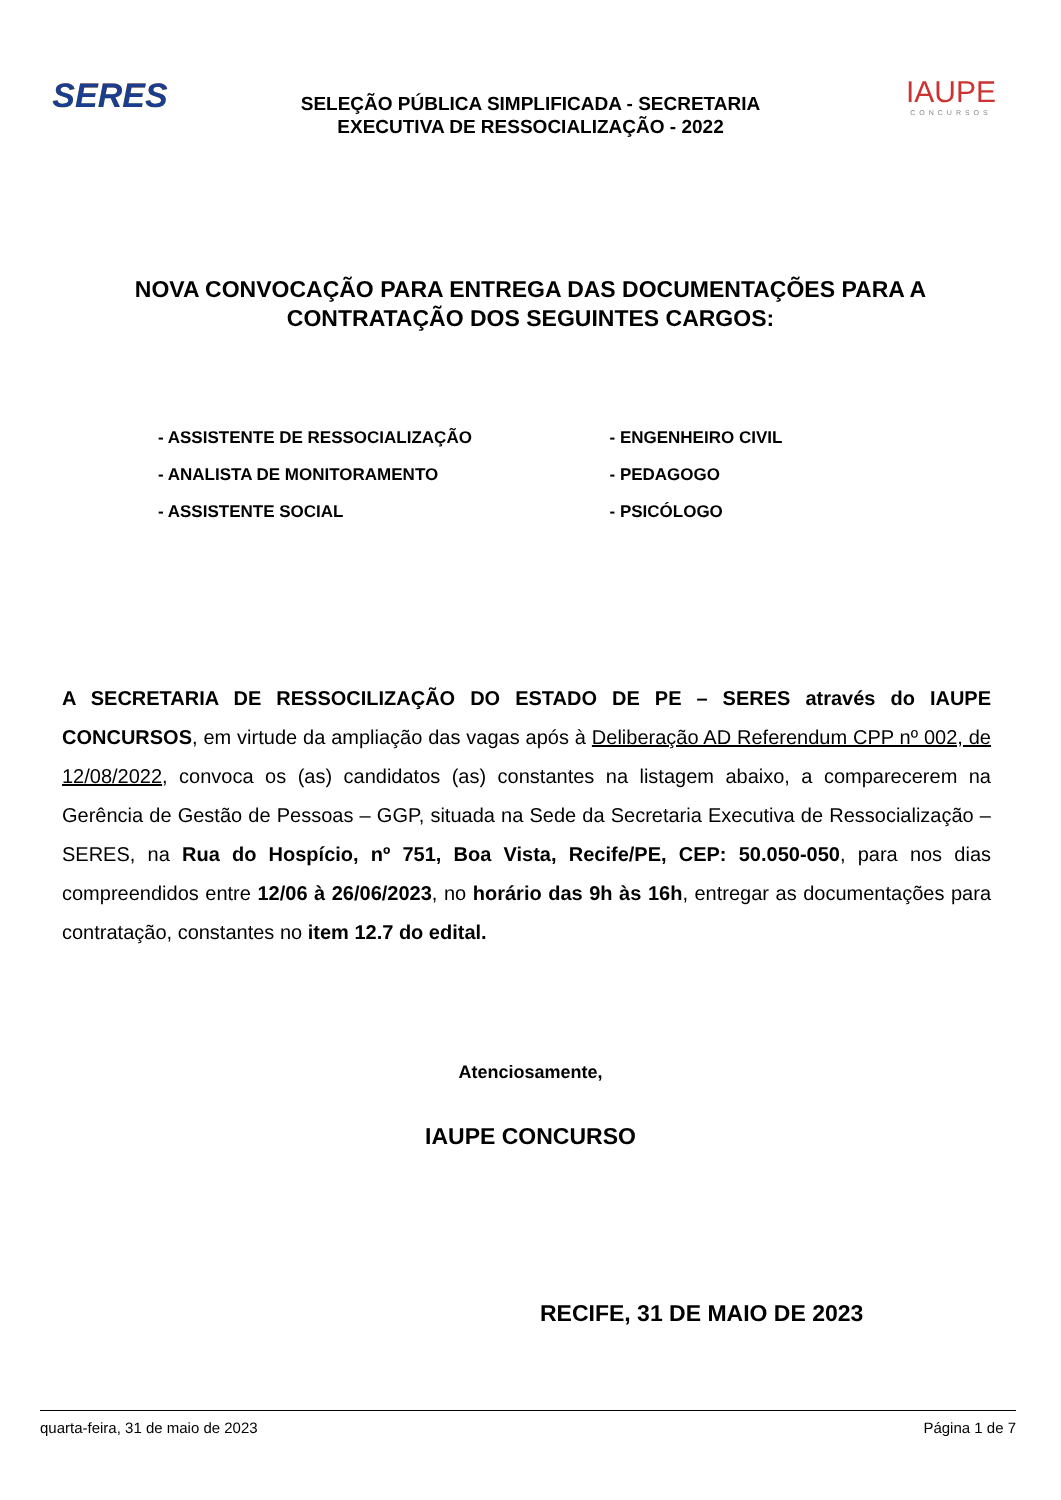SERES
SELEÇÃO PÚBLICA SIMPLIFICADA - SECRETARIA
EXECUTIVA DE RESSOCIALIZAÇÃO - 2022
IAUPE
CONCURSOS
NOVA CONVOCAÇÃO PARA ENTREGA DAS DOCUMENTAÇÕES PARA A CONTRATAÇÃO DOS SEGUINTES CARGOS:
- ASSISTENTE DE RESSOCIALIZAÇÃO
- ANALISTA DE MONITORAMENTO
- ASSISTENTE SOCIAL
- ENGENHEIRO CIVIL
- PEDAGOGO
- PSICÓLOGO
A SECRETARIA DE RESSOCILIZAÇÃO DO ESTADO DE PE – SERES através do IAUPE CONCURSOS, em virtude da ampliação das vagas após à Deliberação AD Referendum CPP nº 002, de 12/08/2022, convoca os (as) candidatos (as) constantes na listagem abaixo, a comparecerem na Gerência de Gestão de Pessoas – GGP, situada na Sede da Secretaria Executiva de Ressocialização – SERES, na Rua do Hospício, nº 751, Boa Vista, Recife/PE, CEP: 50.050-050, para nos dias compreendidos entre 12/06 à 26/06/2023, no horário das 9h às 16h, entregar as documentações para contratação, constantes no item 12.7 do edital.
Atenciosamente,
IAUPE CONCURSO
RECIFE, 31 DE MAIO DE 2023
quarta-feira, 31 de maio de 2023 Página 1 de 7